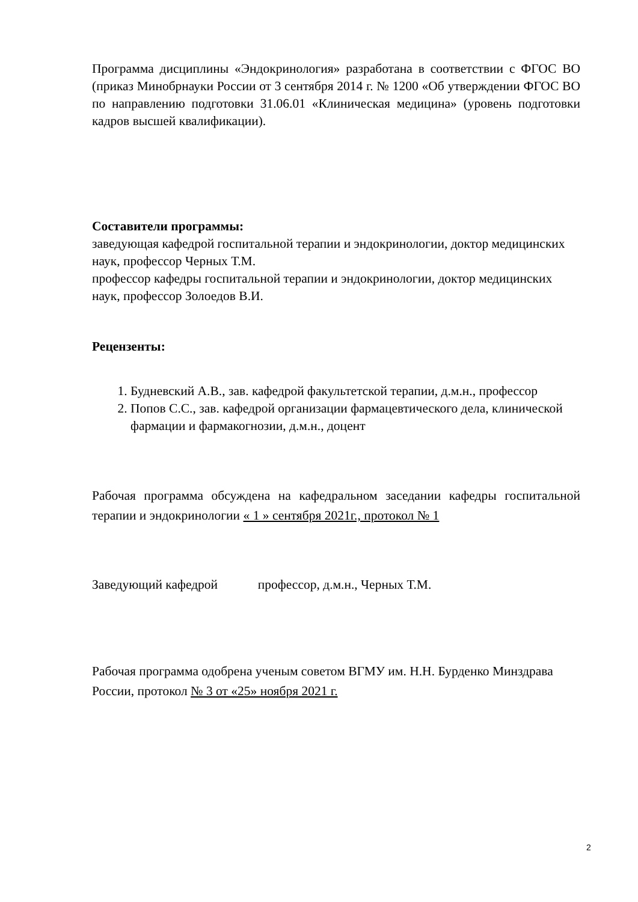Программа дисциплины «Эндокринология» разработана в соответствии с ФГОС ВО (приказ Минобрнауки России от 3 сентября 2014 г. № 1200 «Об утверждении ФГОС ВО по направлению подготовки 31.06.01 «Клиническая медицина» (уровень подготовки кадров высшей квалификации).
Составители программы:
заведующая кафедрой госпитальной терапии и эндокринологии, доктор медицинских наук, профессор Черных Т.М.
профессор кафедры госпитальной терапии и эндокринологии, доктор медицинских наук, профессор Золоедов В.И.
Рецензенты:
1. Будневский А.В., зав. кафедрой факультетской терапии, д.м.н., профессор
2. Попов С.С., зав. кафедрой организации фармацевтического дела, клинической фармации и фармакогнозии, д.м.н., доцент
Рабочая программа обсуждена на кафедральном заседании кафедры госпитальной терапии и эндокринологии « 1 » сентября 2021г., протокол № 1
Заведующий кафедрой профессор, д.м.н., Черных Т.М.
Рабочая программа одобрена ученым советом ВГМУ им. Н.Н. Бурденко Минздрава России, протокол № 3 от «25» ноября 2021 г.
2